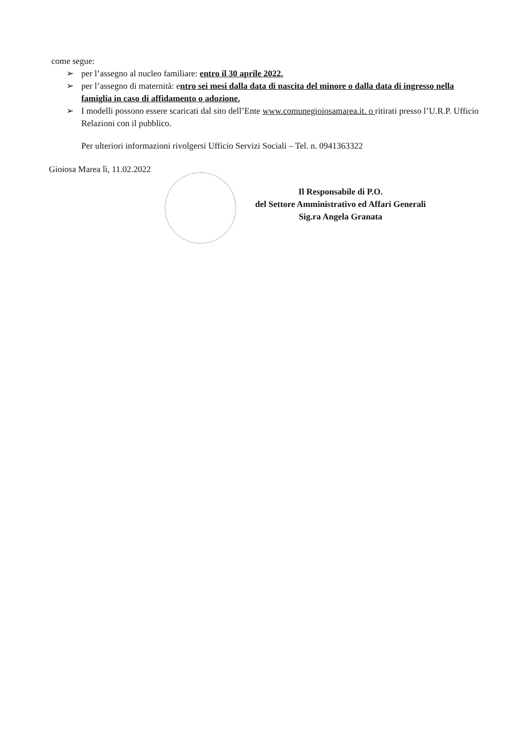come segue:
➢ per l’assegno al nucleo familiare: entro il 30 aprile 2022.
➢ per l’assegno di maternità: entro sei mesi dalla data di nascita del minore o dalla data di ingresso nella famiglia in caso di affidamento o adozione.
➢ I modelli possono essere scaricati dal sito dell’Ente www.comunegioiosamarea.it. o ritirati presso l’U.R.P. Ufficio Relazioni con il pubblico.
Per ulteriori informazioni rivolgersi Ufficio Servizi Sociali – Tel. n. 0941363322
Gioiosa Marea lì, 11.02.2022
Il Responsabile di P.O.
del Settore Amministrativo ed Affari Generali
Sig.ra Angela Granata